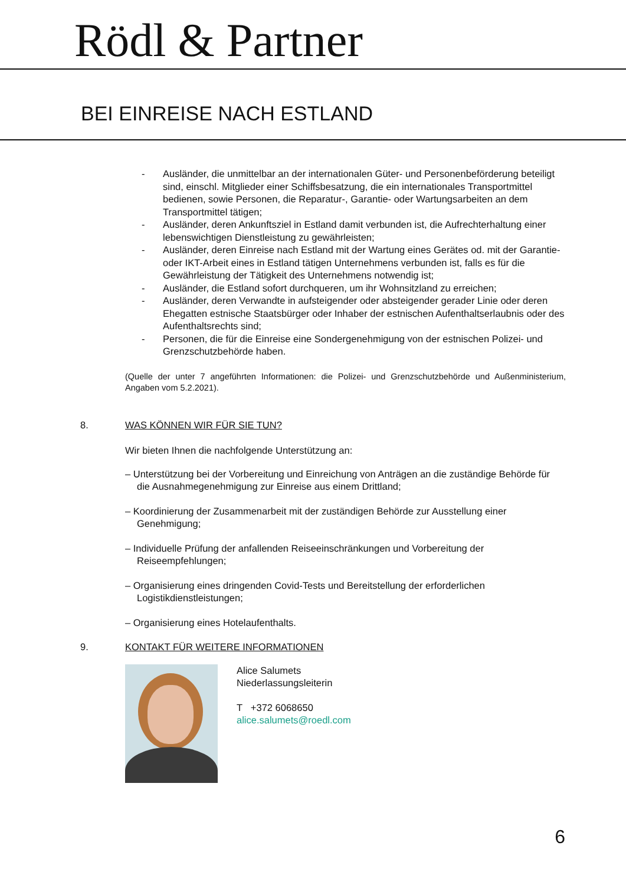Rödl & Partner
BEI EINREISE NACH ESTLAND
- Ausländer, die unmittelbar an der internationalen Güter- und Personenbeförderung beteiligt sind, einschl. Mitglieder einer Schiffsbesatzung, die ein internationales Transportmittel bedienen, sowie Personen, die Reparatur-, Garantie- oder Wartungsarbeiten an dem Transportmittel tätigen;
- Ausländer, deren Ankunftsziel in Estland damit verbunden ist, die Aufrechterhaltung einer lebenswichtigen Dienstleistung zu gewährleisten;
- Ausländer, deren Einreise nach Estland mit der Wartung eines Gerätes od. mit der Garantie- oder IKT-Arbeit eines in Estland tätigen Unternehmens verbunden ist, falls es für die Gewährleistung der Tätigkeit des Unternehmens notwendig ist;
- Ausländer, die Estland sofort durchqueren, um ihr Wohnsitzland zu erreichen;
- Ausländer, deren Verwandte in aufsteigender oder absteigender gerader Linie oder deren Ehegatten estnische Staatsbürger oder Inhaber der estnischen Aufenthaltserlaubnis oder des Aufenthaltsrechts sind;
- Personen, die für die Einreise eine Sondergenehmigung von der estnischen Polizei- und Grenzschutzbehörde haben.
(Quelle der unter 7 angeführten Informationen: die Polizei- und Grenzschutzbehörde und Außenministerium, Angaben vom 5.2.2021).
8. WAS KÖNNEN WIR FÜR SIE TUN?
Wir bieten Ihnen die nachfolgende Unterstützung an:
– Unterstützung bei der Vorbereitung und Einreichung von Anträgen an die zuständige Behörde für die Ausnahmegenehmigung zur Einreise aus einem Drittland;
– Koordinierung der Zusammenarbeit mit der zuständigen Behörde zur Ausstellung einer Genehmigung;
– Individuelle Prüfung der anfallenden Reiseeinschränkungen und Vorbereitung der Reiseempfehlungen;
– Organisierung eines dringenden Covid-Tests und Bereitstellung der erforderlichen Logistikdienstleistungen;
– Organisierung eines Hotelaufenthalts.
9. KONTAKT FÜR WEITERE INFORMATIONEN
Alice Salumets
Niederlassungsleiterin
T +372 6068650
alice.salumets@roedl.com
6